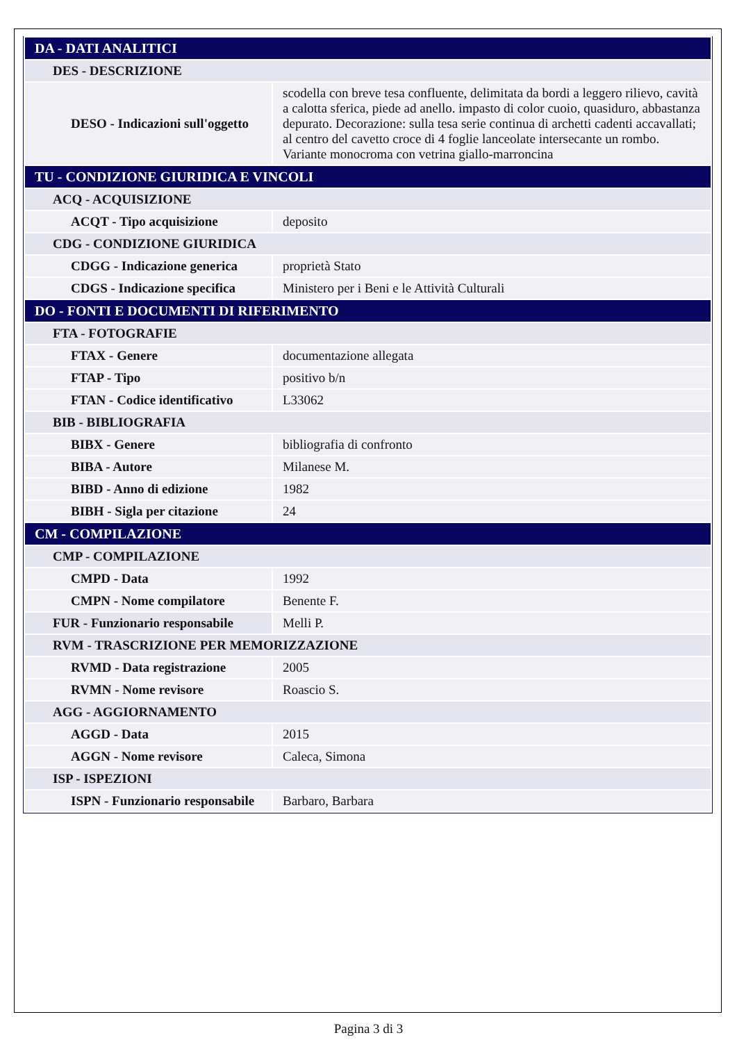| DA - DATI ANALITICI | |
| DES - DESCRIZIONE | |
| DESO - Indicazioni sull'oggetto | scodella con breve tesa confluente, delimitata da bordi a leggero rilievo, cavità a calotta sferica, piede ad anello. impasto di color cuoio, quasiduro, abbastanza depurato. Decorazione: sulla tesa serie continua di archetti cadenti accavallati; al centro del cavetto croce di 4 foglie lanceolate intersecante un rombo. Variante monocroma con vetrina giallo-marroncina |
| TU - CONDIZIONE GIURIDICA E VINCOLI | |
| ACQ - ACQUISIZIONE | |
| ACQT - Tipo acquisizione | deposito |
| CDG - CONDIZIONE GIURIDICA | |
| CDGG - Indicazione generica | proprietà Stato |
| CDGS - Indicazione specifica | Ministero per i Beni e le Attività Culturali |
| DO - FONTI E DOCUMENTI DI RIFERIMENTO | |
| FTA - FOTOGRAFIE | |
| FTAX - Genere | documentazione allegata |
| FTAP - Tipo | positivo b/n |
| FTAN - Codice identificativo | L33062 |
| BIB - BIBLIOGRAFIA | |
| BIBX - Genere | bibliografia di confronto |
| BIBA - Autore | Milanese M. |
| BIBD - Anno di edizione | 1982 |
| BIBH - Sigla per citazione | 24 |
| CM - COMPILAZIONE | |
| CMP - COMPILAZIONE | |
| CMPD - Data | 1992 |
| CMPN - Nome compilatore | Benente F. |
| FUR - Funzionario responsabile | Melli P. |
| RVM - TRASCRIZIONE PER MEMORIZZAZIONE | |
| RVMD - Data registrazione | 2005 |
| RVMN - Nome revisore | Roascio S. |
| AGG - AGGIORNAMENTO | |
| AGGD - Data | 2015 |
| AGGN - Nome revisore | Caleca, Simona |
| ISP - ISPEZIONI | |
| ISPN - Funzionario responsabile | Barbaro, Barbara |
Pagina 3 di 3